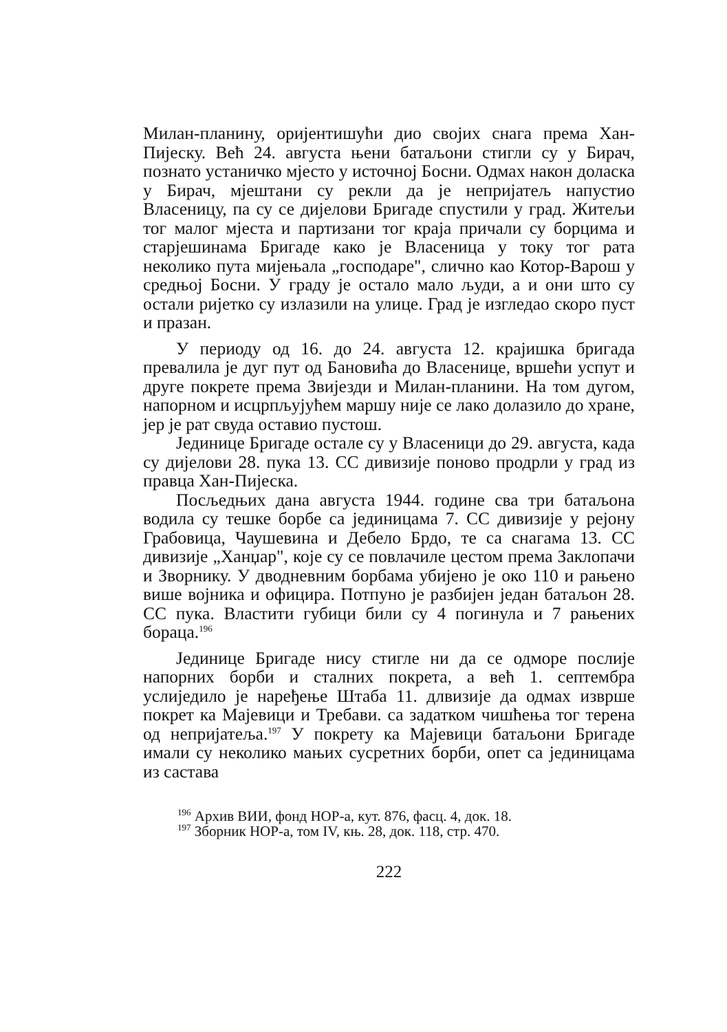Милан-планину, оријентишући дио својих снага према Хан-Пијеску. Већ 24. августа њени батаљони стигли су у Бирач, познато устаничко мјесто у источној Босни. Одмах након доласка у Бирач, мјештани су рекли да је непријатељ напустио Власеницу, па су се дијелови Бригаде спустили у град. Житељи тог малог мјеста и партизани тог краја причали су борцима и старјешинама Бригаде како је Власеница у току тог рата неколико пута мијењала „господаре", слично као Котор-Варош у средњој Босни. У граду је остало мало људи, а и они што су остали ријетко су излазили на улице. Град је изгледао скоро пуст и празан.
У периоду од 16. до 24. августа 12. крајишка бригада превалила је дуг пут од Бановића до Власенице, вршећи успут и друге покрете према Звијезди и Милан-планини. На том дугом, напорном и исцрпљујућем маршу није се лако долазило до хране, јер је рат свуда оставио пустош.
Јединице Бригаде остале су у Власеници до 29. августа, када су дијелови 28. пука 13. СС дивизије поново продрли у град из правца Хан-Пијеска.
Посљедњих дана августа 1944. године сва три батаљона водила су тешке борбе са јединицама 7. СС дивизије у рејону Грабовица, Чаушевина и Дебело Брдо, те са снагама 13. СС дивизије „Ханџар", које су се повлачиле цестом према Заклопачи и Зворнику. У дводневним борбама убијено је око 110 и рањено више војника и официра. Потпуно је разбијен један батаљон 28. СС пука. Властити губици били су 4 погинула и 7 рањених бораца.<sup>196</sup>
Јединице Бригаде нису стигле ни да се одморе послије напорних борби и сталних покрета, а већ 1. септембра услиједило је наређење Штаба 11. длвизије да одмах изврше покрет ка Мајевици и Требави. са задатком чишћења тог терена од непријатеља.<sup>197</sup> У покрету ка Мајевици батаљони Бригаде имали су неколико мањих сусретних борби, опет са јединицама из састава
<sup>196</sup> Архив ВИИ, фонд НОР-а, кут. 876, фасц. 4, док. 18.
<sup>197</sup> Зборник НОР-а, том IV, књ. 28, док. 118, стр. 470.
222